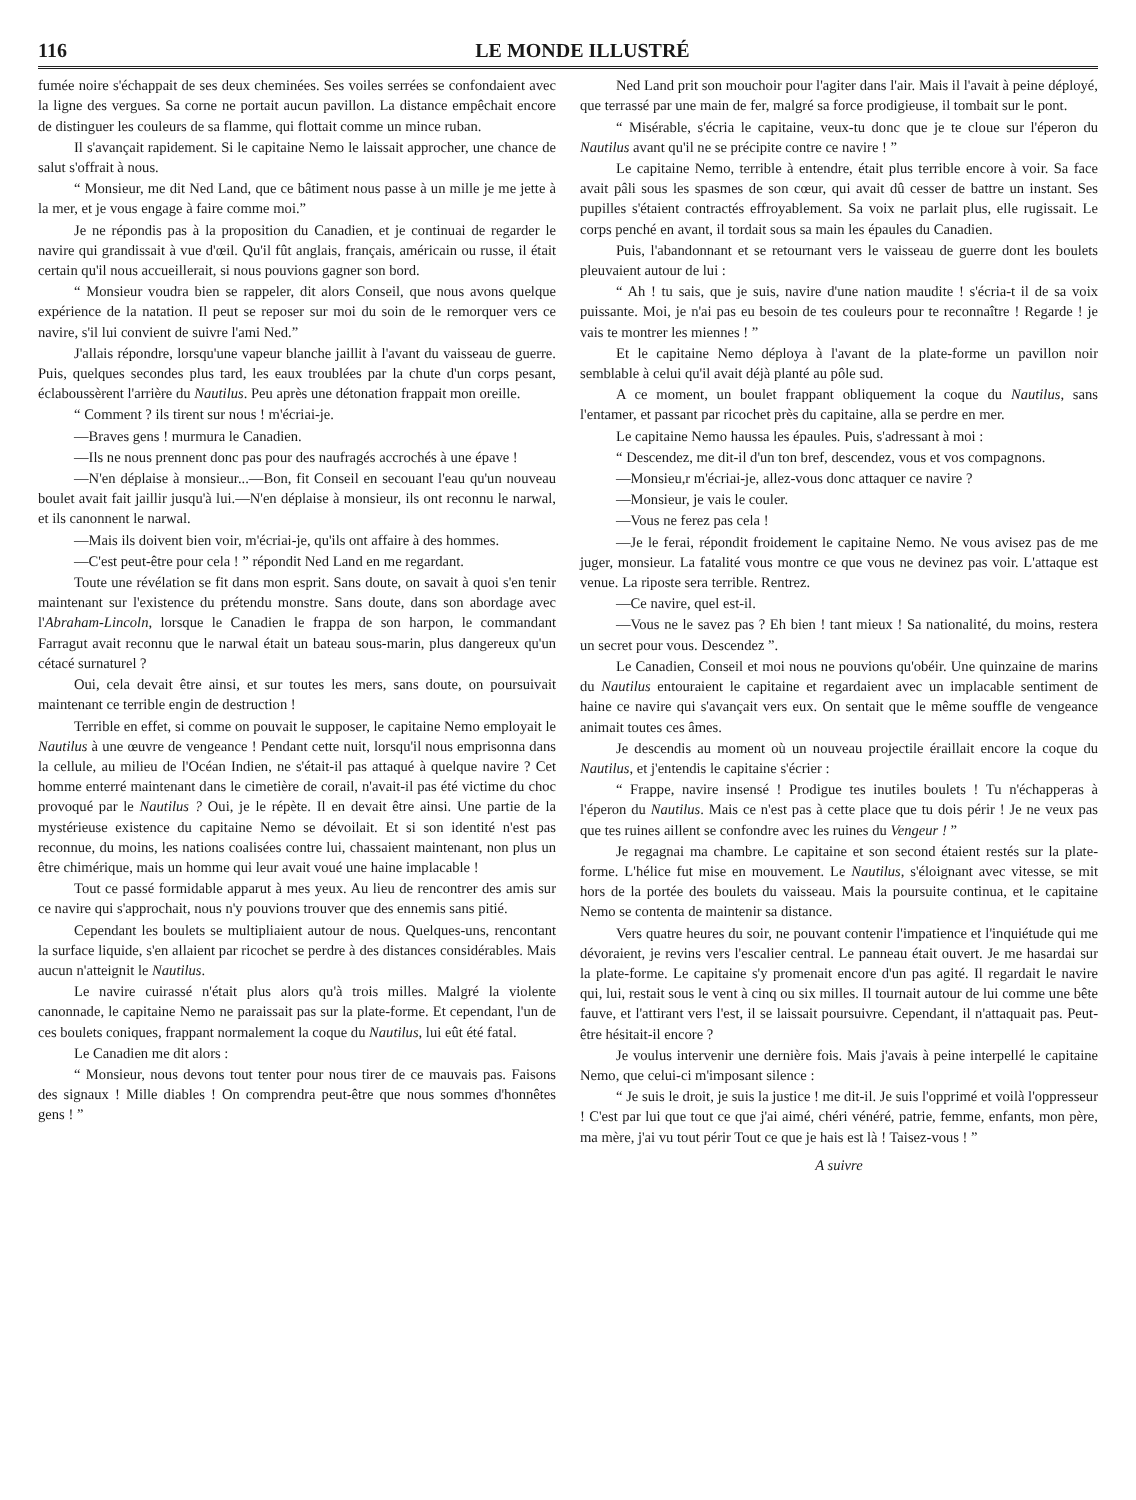116 LE MONDE ILLUSTRÉ
fumée noire s'échappait de ses deux cheminées. Ses voiles serrées se confondaient avec la ligne des vergues. Sa corne ne portait aucun pavillon. La distance empêchait encore de distinguer les couleurs de sa flamme, qui flottait comme un mince ruban.
Il s'avançait rapidement. Si le capitaine Nemo le laissait approcher, une chance de salut s'offrait à nous.
“ Monsieur, me dit Ned Land, que ce bâtiment nous passe à un mille je me jette à la mer, et je vous engage à faire comme moi.”
Je ne répondis pas à la proposition du Canadien, et je continuai de regarder le navire qui grandissait à vue d'œil. Qu'il fût anglais, français, américain ou russe, il était certain qu'il nous accueillerait, si nous pouvions gagner son bord.
“ Monsieur voudra bien se rappeler, dit alors Conseil, que nous avons quelque expérience de la natation. Il peut se reposer sur moi du soin de le remorquer vers ce navire, s'il lui convient de suivre l'ami Ned.”
J'allais répondre, lorsqu'une vapeur blanche jaillit à l'avant du vaisseau de guerre. Puis, quelques secondes plus tard, les eaux troublées par la chute d'un corps pesant, éclaboussèrent l'arrière du Nautilus. Peu après une détonation frappait mon oreille.
“ Comment ? ils tirent sur nous ! m'écriai-je.
—Braves gens ! murmura le Canadien.
—Ils ne nous prennent donc pas pour des naufragés accrochés à une épave !
—N'en déplaise à monsieur...—Bon, fit Conseil en secouant l'eau qu'un nouveau boulet avait fait jaillir jusqu'à lui.—N'en déplaise à monsieur, ils ont reconnu le narwal, et ils canonnent le narwal.
—Mais ils doivent bien voir, m'écriai-je, qu'ils ont affaire à des hommes.
—C'est peut-être pour cela ! ” répondit Ned Land en me regardant.
Toute une révélation se fit dans mon esprit. Sans doute, on savait à quoi s'en tenir maintenant sur l'existence du prétendu monstre. Sans doute, dans son abordage avec l'Abraham-Lincoln, lorsque le Canadien le frappa de son harpon, le commandant Farragut avait reconnu que le narwal était un bateau sous-marin, plus dangereux qu'un cétacé surnaturel ?
Oui, cela devait être ainsi, et sur toutes les mers, sans doute, on poursuivait maintenant ce terrible engin de destruction !
Terrible en effet, si comme on pouvait le supposer, le capitaine Nemo employait le Nautilus à une œuvre de vengeance ! Pendant cette nuit, lorsqu'il nous emprisonna dans la cellule, au milieu de l'Océan Indien, ne s'était-il pas attaqué à quelque navire ? Cet homme enterré maintenant dans le cimetière de corail, n'avait-il pas été victime du choc provoqué par le Nautilus ? Oui, je le répète. Il en devait être ainsi. Une partie de la mystérieuse existence du capitaine Nemo se dévoilait. Et si son identité n'est pas reconnue, du moins, les nations coalisées contre lui, chassaient maintenant, non plus un être chimérique, mais un homme qui leur avait voué une haine implacable !
Tout ce passé formidable apparut à mes yeux. Au lieu de rencontrer des amis sur ce navire qui s'approchait, nous n'y pouvions trouver que des ennemis sans pitié.
Cependant les boulets se multipliaient autour de nous. Quelques-uns, rencontant la surface liquide, s'en allaient par ricochet se perdre à des distances considérables. Mais aucun n'atteignit le Nautilus.
Le navire cuirassé n'était plus alors qu'à trois milles. Malgré la violente canonnade, le capitaine Nemo ne paraissait pas sur la plate-forme. Et cependant, l'un de ces boulets coniques, frappant normalement la coque du Nautilus, lui eût été fatal.
Le Canadien me dit alors :
“ Monsieur, nous devons tout tenter pour nous tirer de ce mauvais pas. Faisons des signaux ! Mille diables ! On comprendra peut-être que nous sommes d'honnêtes gens ! ”
Ned Land prit son mouchoir pour l'agiter dans l'air. Mais il l'avait à peine déployé, que terrassé par une main de fer, malgré sa force prodigieuse, il tombait sur le pont.
“ Misérable, s'écria le capitaine, veux-tu donc que je te cloue sur l'éperon du Nautilus avant qu'il ne se précipite contre ce navire ! ”
Le capitaine Nemo, terrible à entendre, était plus terrible encore à voir. Sa face avait pâli sous les spasmes de son cœur, qui avait dû cesser de battre un instant. Ses pupilles s'étaient contractés effroyablement. Sa voix ne parlait plus, elle rugissait. Le corps penché en avant, il tordait sous sa main les épaules du Canadien.
Puis, l'abandonnant et se retournant vers le vaisseau de guerre dont les boulets pleuvaient autour de lui :
“ Ah ! tu sais, que je suis, navire d'une nation maudite ! s'écria-t il de sa voix puissante. Moi, je n'ai pas eu besoin de tes couleurs pour te reconnaître ! Regarde ! je vais te montrer les miennes ! ”
Et le capitaine Nemo déploya à l'avant de la plate-forme un pavillon noir semblable à celui qu'il avait déjà planté au pôle sud.
A ce moment, un boulet frappant obliquement la coque du Nautilus, sans l'entamer, et passant par ricochet près du capitaine, alla se perdre en mer.
Le capitaine Nemo haussa les épaules. Puis, s'adressant à moi :
“ Descendez, me dit-il d'un ton bref, descendez, vous et vos compagnons.
—Monsieu,r m'écriai-je, allez-vous donc attaquer ce navire ?
—Monsieur, je vais le couler.
—Vous ne ferez pas cela !
—Je le ferai, répondit froidement le capitaine Nemo. Ne vous avisez pas de me juger, monsieur. La fatalité vous montre ce que vous ne devinez pas voir. L'attaque est venue. La riposte sera terrible. Rentrez.
—Ce navire, quel est-il.
—Vous ne le savez pas ? Eh bien ! tant mieux ! Sa nationalité, du moins, restera un secret pour vous. Descendez ”.
Le Canadien, Conseil et moi nous ne pouvions qu'obéir. Une quinzaine de marins du Nautilus entouraient le capitaine et regardaient avec un implacable sentiment de haine ce navire qui s'avançait vers eux. On sentait que le même souffle de vengeance animait toutes ces âmes.
Je descendis au moment où un nouveau projectile éraillait encore la coque du Nautilus, et j'entendis le capitaine s'écrier :
“ Frappe, navire insensé ! Prodigue tes inutiles boulets ! Tu n'échapperas à l'éperon du Nautilus. Mais ce n'est pas à cette place que tu dois périr ! Je ne veux pas que tes ruines aillent se confondre avec les ruines du Vengeur ! ”
Je regagnai ma chambre. Le capitaine et son second étaient restés sur la plate-forme. L'hélice fut mise en mouvement. Le Nautilus, s'éloignant avec vitesse, se mit hors de la portée des boulets du vaisseau. Mais la poursuite continua, et le capitaine Nemo se contenta de maintenir sa distance.
Vers quatre heures du soir, ne pouvant contenir l'impatience et l'inquiétude qui me dévoraient, je revins vers l'escalier central. Le panneau était ouvert. Je me hasardai sur la plate-forme. Le capitaine s'y promenait encore d'un pas agité. Il regardait le navire qui, lui, restait sous le vent à cinq ou six milles. Il tournait autour de lui comme une bête fauve, et l'attirant vers l'est, il se laissait poursuivre. Cependant, il n'attaquait pas. Peut-être hésitait-il encore ?
Je voulus intervenir une dernière fois. Mais j'avais à peine interpellé le capitaine Nemo, que celui-ci m'imposant silence :
“ Je suis le droit, je suis la justice ! me dit-il. Je suis l'opprimé et voilà l'oppresseur ! C'est par lui que tout ce que j'ai aimé, chéri vénéré, patrie, femme, enfants, mon père, ma mère, j'ai vu tout périr Tout ce que je hais est là ! Taisez-vous ! ”
A suivre